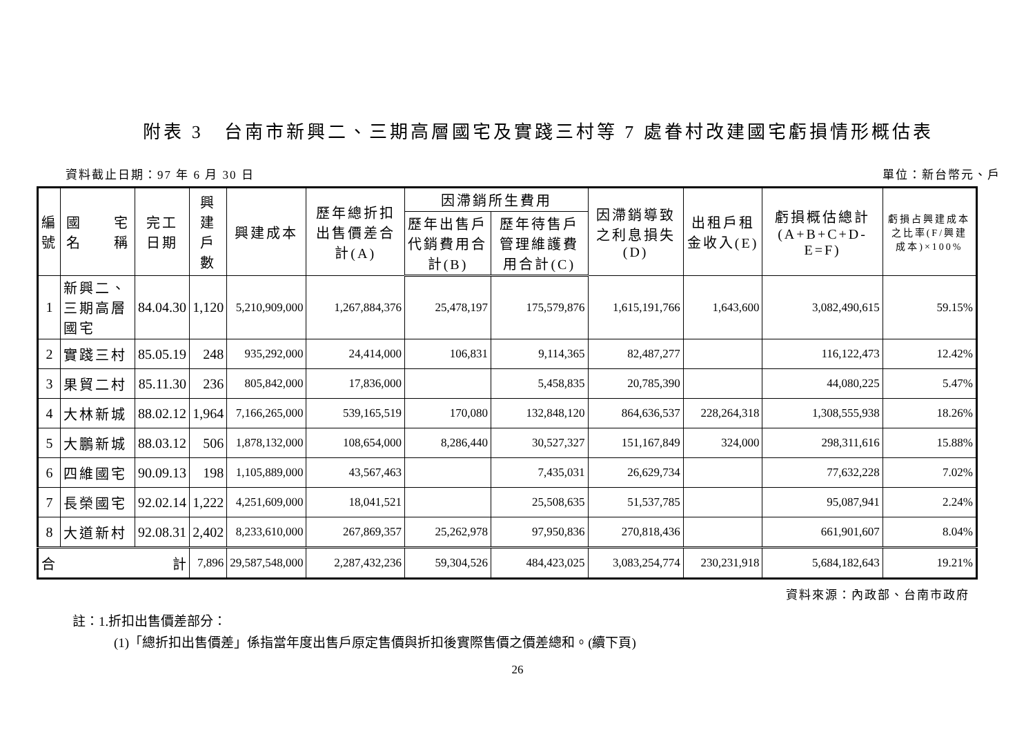附表 3　台南市新興二、三期高層國宅及實踐三村等 7 處眷村改建國宅虧損情形概估表
資料截止日期：97 年 6 月 30 日 單位：新台幣元、戶
| 編 號 | 國 宅 名 稱 | 完工 日期 | 興建 戶數 | 興建成本 | 歷年總折扣出售價差合計(A) | 因滯銷所生費用 | | 因滯銷導致之利息損失(D) | 出租戶租金收入(E) | 虧損概估總計(A+B+C+D-E=F) | 虧損占興建成本之比率(F/興建成本)×100% |
| --- | --- | --- | --- | --- | --- | --- | --- | --- | --- | --- | --- |
| | | | | | | 歷年出售戶代銷費用合計(B) | 歷年待售戶管理維護費用合計(C) | | | | |
| 1 | 新興二、三期高層國宅 | 84.04.30 | 1,120 | 5,210,909,000 | 1,267,884,376 | 25,478,197 | 175,579,876 | 1,615,191,766 | 1,643,600 | 3,082,490,615 | 59.15% |
| 2 | 實踐三村 | 85.05.19 | 248 | 935,292,000 | 24,414,000 | 106,831 | 9,114,365 | 82,487,277 | | 116,122,473 | 12.42% |
| 3 | 果貿二村 | 85.11.30 | 236 | 805,842,000 | 17,836,000 | | 5,458,835 | 20,785,390 | | 44,080,225 | 5.47% |
| 4 | 大林新城 | 88.02.12 | 1,964 | 7,166,265,000 | 539,165,519 | 170,080 | 132,848,120 | 864,636,537 | 228,264,318 | 1,308,555,938 | 18.26% |
| 5 | 大鵬新城 | 88.03.12 | 506 | 1,878,132,000 | 108,654,000 | 8,286,440 | 30,527,327 | 151,167,849 | 324,000 | 298,311,616 | 15.88% |
| 6 | 四維國宅 | 90.09.13 | 198 | 1,105,889,000 | 43,567,463 | | 7,435,031 | 26,629,734 | | 77,632,228 | 7.02% |
| 7 | 長榮國宅 | 92.02.14 | 1,222 | 4,251,609,000 | 18,041,521 | | 25,508,635 | 51,537,785 | | 95,087,941 | 2.24% |
| 8 | 大道新村 | 92.08.31 | 2,402 | 8,233,610,000 | 267,869,357 | 25,262,978 | 97,950,836 | 270,818,436 | | 661,901,607 | 8.04% |
| 合 計 | | | 7,896 | 29,587,548,000 | 2,287,432,236 | 59,304,526 | 484,423,025 | 3,083,254,774 | 230,231,918 | 5,684,182,643 | 19.21% |
資料來源：內政部、台南市政府
註：1.折扣出售價差部分：
(1)「總折扣出售價差」係指當年度出售戶原定售價與折扣後實際售價之價差總和。(續下頁)
26